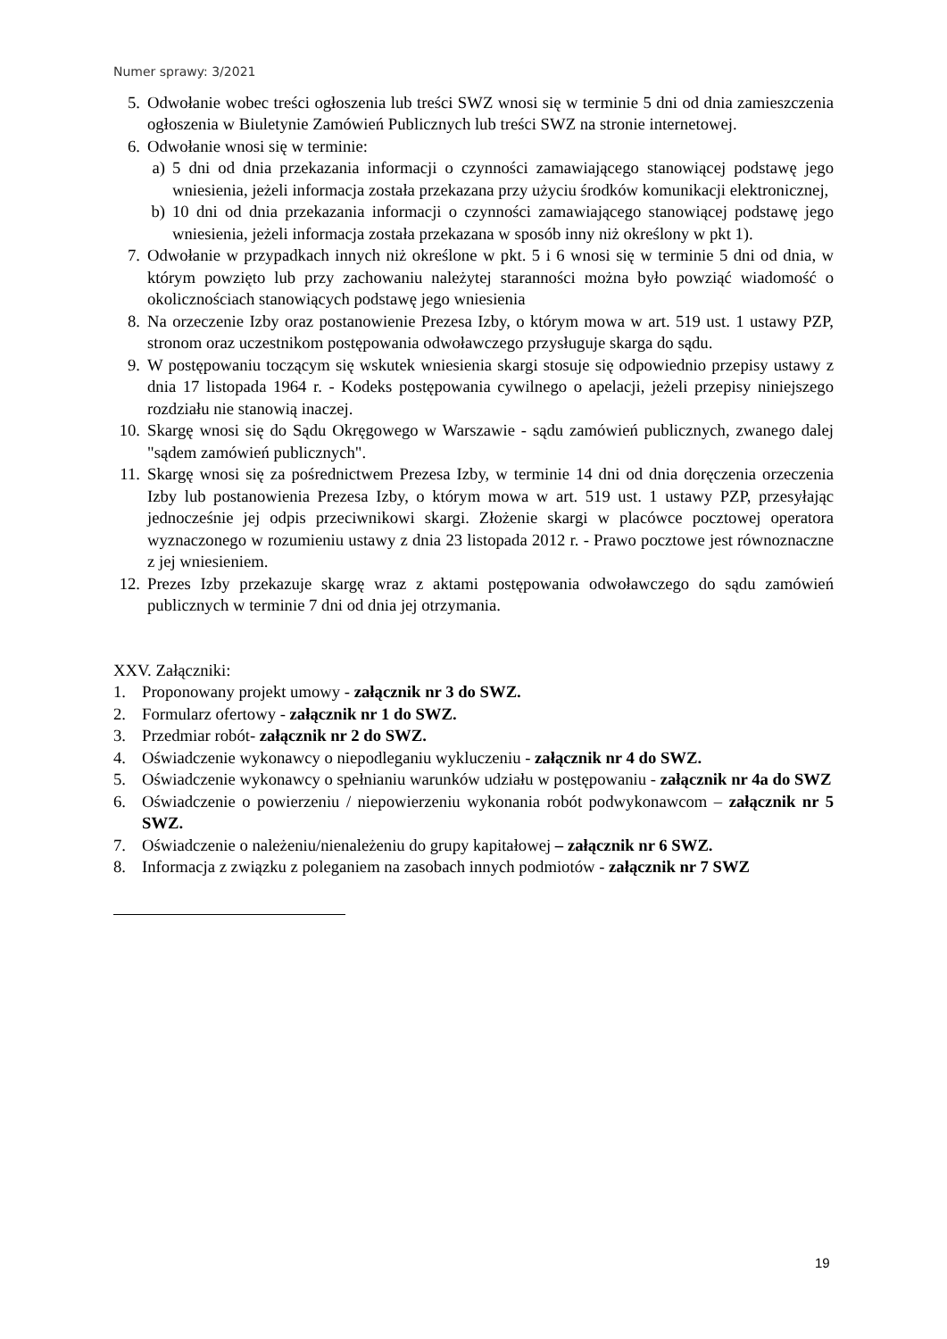Numer sprawy: 3/2021
5. Odwołanie wobec treści ogłoszenia lub treści SWZ wnosi się w terminie 5 dni od dnia zamieszczenia ogłoszenia w Biuletynie Zamówień Publicznych lub treści SWZ na stronie internetowej.
6. Odwołanie wnosi się w terminie:
a) 5 dni od dnia przekazania informacji o czynności zamawiającego stanowiącej podstawę jego wniesienia, jeżeli informacja została przekazana przy użyciu środków komunikacji elektronicznej,
b) 10 dni od dnia przekazania informacji o czynności zamawiającego stanowiącej podstawę jego wniesienia, jeżeli informacja została przekazana w sposób inny niż określony w pkt 1).
7. Odwołanie w przypadkach innych niż określone w pkt. 5 i 6 wnosi się w terminie 5 dni od dnia, w którym powzięto lub przy zachowaniu należytej staranności można było powziąć wiadomość o okolicznościach stanowiących podstawę jego wniesienia
8. Na orzeczenie Izby oraz postanowienie Prezesa Izby, o którym mowa w art. 519 ust. 1 ustawy PZP, stronom oraz uczestnikom postępowania odwoławczego przysługuje skarga do sądu.
9. W postępowaniu toczącym się wskutek wniesienia skargi stosuje się odpowiednio przepisy ustawy z dnia 17 listopada 1964 r. - Kodeks postępowania cywilnego o apelacji, jeżeli przepisy niniejszego rozdziału nie stanowią inaczej.
10. Skargę wnosi się do Sądu Okręgowego w Warszawie - sądu zamówień publicznych, zwanego dalej "sądem zamówień publicznych".
11. Skargę wnosi się za pośrednictwem Prezesa Izby, w terminie 14 dni od dnia doręczenia orzeczenia Izby lub postanowienia Prezesa Izby, o którym mowa w art. 519 ust. 1 ustawy PZP, przesyłając jednocześnie jej odpis przeciwnikowi skargi. Złożenie skargi w placówce pocztowej operatora wyznaczonego w rozumieniu ustawy z dnia 23 listopada 2012 r. - Prawo pocztowe jest równoznaczne z jej wniesieniem.
12. Prezes Izby przekazuje skargę wraz z aktami postępowania odwoławczego do sądu zamówień publicznych w terminie 7 dni od dnia jej otrzymania.
XXV. Załączniki:
1. Proponowany projekt umowy - załącznik nr 3 do SWZ.
2. Formularz ofertowy - załącznik nr 1 do SWZ.
3. Przedmiar robót- załącznik nr 2 do SWZ.
4. Oświadczenie wykonawcy o niepodleganiu wykluczeniu - załącznik nr 4 do SWZ.
5. Oświadczenie wykonawcy o spełnianiu warunków udziału w postępowaniu - załącznik nr 4a do SWZ
6. Oświadczenie o powierzeniu / niepowierzeniu wykonania robót podwykonawcom – załącznik nr 5 SWZ.
7. Oświadczenie o należeniu/nienależeniu do grupy kapitałowej – załącznik nr 6 SWZ.
8. Informacja z związku z poleganiem na zasobach innych podmiotów - załącznik nr 7 SWZ
19